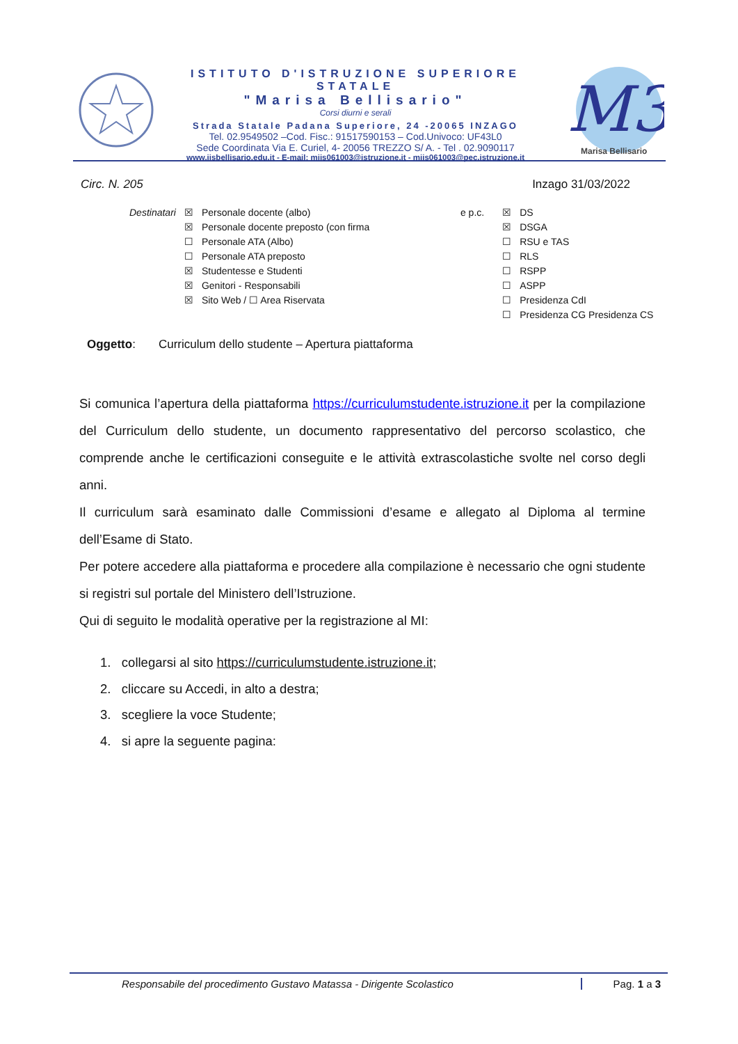ISTITUTO D'ISTRUZIONE SUPERIORE STATALE
"Marisa Bellisario"
Corsi diurni e serali
Strada Statale Padana Superiore, 24 -20065 INZAGO
Tel. 02.9549502 –Cod. Fisc.: 91517590153 – Cod.Univoco: UF43L0
Sede Coordinata Via E. Curiel, 4- 20056 TREZZO S/ A. - Tel . 02.9090117
www.iisbellisario.edu.it - E-mail: miis061003@istruzione.it - miis061003@pec.istruzione.it
M3
Marisa Bellisario
Circ. N. 205 Inzago 31/03/2022
| Destinatari | ☒ | Personale docente (albo) | e p.c. | ☒ | DS |
| | ☒ | Personale docente preposto (con firma | | ☒ | DSGA |
| | ☐ | Personale ATA (Albo) | | ☐ | RSU e TAS |
| | ☐ | Personale ATA preposto | | ☐ | RLS |
| | ☒ | Studentesse e Studenti | | ☐ | RSPP |
| | ☒ | Genitori - Responsabili | | ☐ | ASPP |
| | ☒ | Sito Web / ☐ Area Riservata | | ☐ | Presidenza CdI |
| | | | | ☐ | Presidenza CG Presidenza CS |
Oggetto: Curriculum dello studente – Apertura piattaforma
Si comunica l’apertura della piattaforma https://curriculumstudente.istruzione.it per la compilazione del Curriculum dello studente, un documento rappresentativo del percorso scolastico, che comprende anche le certificazioni conseguite e le attività extrascolastiche svolte nel corso degli anni.
Il curriculum sarà esaminato dalle Commissioni d’esame e allegato al Diploma al termine dell’Esame di Stato.
Per potere accedere alla piattaforma e procedere alla compilazione è necessario che ogni studente si registri sul portale del Ministero dell’Istruzione.
Qui di seguito le modalità operative per la registrazione al MI:
1. collegarsi al sito https://curriculumstudente.istruzione.it;
2. cliccare su Accedi, in alto a destra;
3. scegliere la voce Studente;
4. si apre la seguente pagina:
Responsabile del procedimento Gustavo Matassa - Dirigente Scolastico Pag. 1 a 3